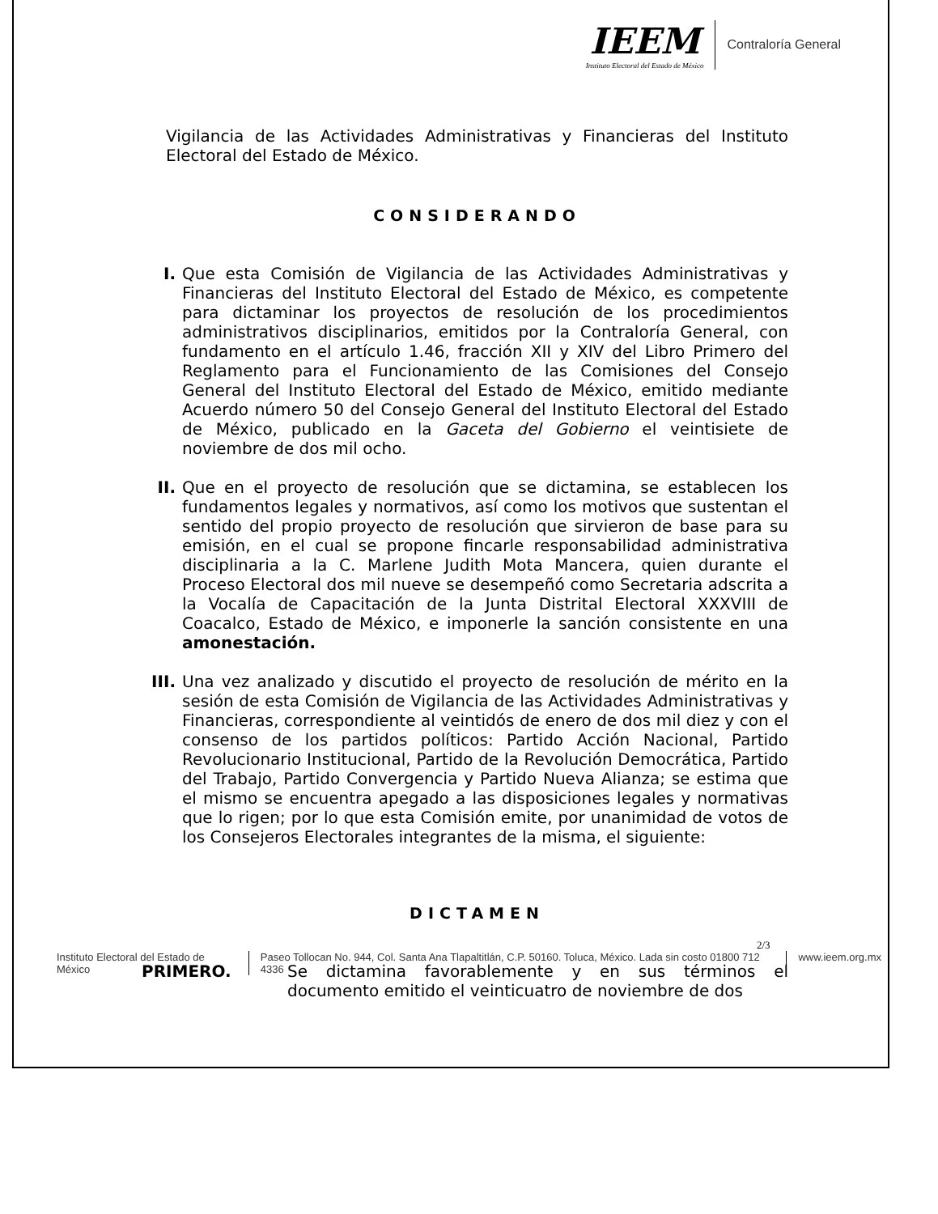IEEM
Instituto Electoral del Estado de México
Contraloría General
Vigilancia de las Actividades Administrativas y Financieras del Instituto Electoral del Estado de México.
CONSIDERANDO
I. Que esta Comisión de Vigilancia de las Actividades Administrativas y Financieras del Instituto Electoral del Estado de México, es competente para dictaminar los proyectos de resolución de los procedimientos administrativos disciplinarios, emitidos por la Contraloría General, con fundamento en el artículo 1.46, fracción XII y XIV del Libro Primero del Reglamento para el Funcionamiento de las Comisiones del Consejo General del Instituto Electoral del Estado de México, emitido mediante Acuerdo número 50 del Consejo General del Instituto Electoral del Estado de México, publicado en la Gaceta del Gobierno el veintisiete de noviembre de dos mil ocho.
II. Que en el proyecto de resolución que se dictamina, se establecen los fundamentos legales y normativos, así como los motivos que sustentan el sentido del propio proyecto de resolución que sirvieron de base para su emisión, en el cual se propone fincarle responsabilidad administrativa disciplinaria a la C. Marlene Judith Mota Mancera, quien durante el Proceso Electoral dos mil nueve se desempeñó como Secretaria adscrita a la Vocalía de Capacitación de la Junta Distrital Electoral XXXVIII de Coacalco, Estado de México, e imponerle la sanción consistente en una amonestación.
III.
Una vez analizado y discutido el proyecto de resolución de mérito en la sesión de esta Comisión de Vigilancia de las Actividades Administrativas y Financieras, correspondiente al veintidós de enero de dos mil diez y con el consenso de los partidos políticos: Partido Acción Nacional, Partido Revolucionario Institucional, Partido de la Revolución Democrática, Partido del Trabajo, Partido Convergencia y Partido Nueva Alianza; se estima que el mismo se encuentra apegado a las disposiciones legales y normativas que lo rigen; por lo que esta Comisión emite, por unanimidad de votos de los Consejeros Electorales integrantes de la misma, el siguiente:
DICTAMEN
PRIMERO. Se dictamina favorablemente y en sus términos el documento emitido el veinticuatro de noviembre de dos
2/3
Instituto Electoral del Estado de México
Paseo Tollocan No. 944, Col. Santa Ana Tlapaltitlán, C.P. 50160. Toluca, México. Lada sin costo 01800 712 4336 www.ieem.org.mx